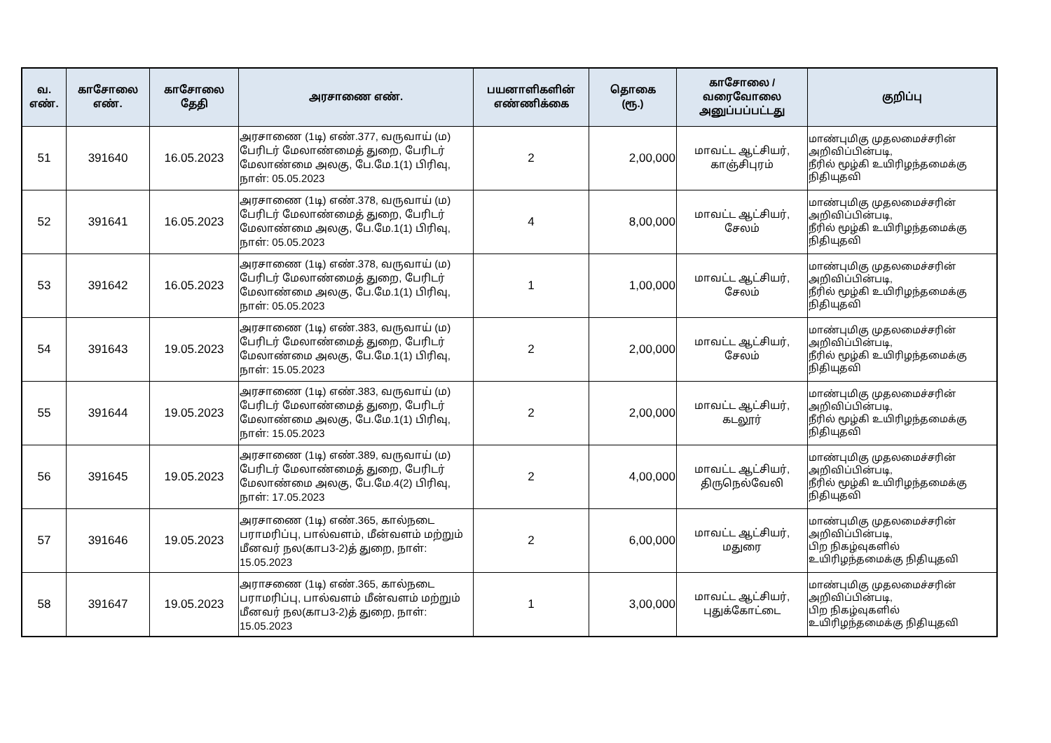| வ. எண். | காசோலை எண். | காசோலை தேதி | அரசாணை எண். | பயனாளிகளின் எண்ணிக்கை | தொகை (ரூ.) | காசோலை / வரைவோலை அனுப்பப்பட்டது | குறிப்பு |
| --- | --- | --- | --- | --- | --- | --- | --- |
| 51 | 391640 | 16.05.2023 | அரசாணை (1டி) எண்.377, வருவாய் (ம) பேரிடர் மேலாண்மைத் துறை, பேரிடர் மேலாண்மை அலகு, பே.மே.1(1) பிரிவு, நாள்: 05.05.2023 | 2 | 2,00,000 | மாவட்ட ஆட்சியர், காஞ்சிபுரம் | மாண்புமிகு முதலமைச்சரின் அறிவிப்பின்படி, நீரில் மூழ்கி உயிரிழந்தமைக்கு நிதியுதவி |
| 52 | 391641 | 16.05.2023 | அரசாணை (1டி) எண்.378, வருவாய் (ம) பேரிடர் மேலாண்மைத் துறை, பேரிடர் மேலாண்மை அலகு, பே.மே.1(1) பிரிவு, நாள்: 05.05.2023 | 4 | 8,00,000 | மாவட்ட ஆட்சியர், சேலம் | மாண்புமிகு முதலமைச்சரின் அறிவிப்பின்படி, நீரில் மூழ்கி உயிரிழந்தமைக்கு நிதியுதவி |
| 53 | 391642 | 16.05.2023 | அரசாணை (1டி) எண்.378, வருவாய் (ம) பேரிடர் மேலாண்மைத் துறை, பேரிடர் மேலாண்மை அலகு, பே.மே.1(1) பிரிவு, நாள்: 05.05.2023 | 1 | 1,00,000 | மாவட்ட ஆட்சியர், சேலம் | மாண்புமிகு முதலமைச்சரின் அறிவிப்பின்படி, நீரில் மூழ்கி உயிரிழந்தமைக்கு நிதியுதவி |
| 54 | 391643 | 19.05.2023 | அரசாணை (1டி) எண்.383, வருவாய் (ம) பேரிடர் மேலாண்மைத் துறை, பேரிடர் மேலாண்மை அலகு, பே.மே.1(1) பிரிவு, நாள்: 15.05.2023 | 2 | 2,00,000 | மாவட்ட ஆட்சியர், சேலம் | மாண்புமிகு முதலமைச்சரின் அறிவிப்பின்படி, நீரில் மூழ்கி உயிரிழந்தமைக்கு நிதியுதவி |
| 55 | 391644 | 19.05.2023 | அரசாணை (1டி) எண்.383, வருவாய் (ம) பேரிடர் மேலாண்மைத் துறை, பேரிடர் மேலாண்மை அலகு, பே.மே.1(1) பிரிவு, நாள்: 15.05.2023 | 2 | 2,00,000 | மாவட்ட ஆட்சியர், கடலூர் | மாண்புமிகு முதலமைச்சரின் அறிவிப்பின்படி, நீரில் மூழ்கி உயிரிழந்தமைக்கு நிதியுதவி |
| 56 | 391645 | 19.05.2023 | அரசாணை (1டி) எண்.389, வருவாய் (ம) பேரிடர் மேலாண்மைத் துறை, பேரிடர் மேலாண்மை அலகு, பே.மே.4(2) பிரிவு, நாள்: 17.05.2023 | 2 | 4,00,000 | மாவட்ட ஆட்சியர், திருநெல்வேலி | மாண்புமிகு முதலமைச்சரின் அறிவிப்பின்படி, நீரில் மூழ்கி உயிரிழந்தமைக்கு நிதியுதவி |
| 57 | 391646 | 19.05.2023 | அரசாணை (1டி) எண்.365, கால்நடை பராமரிப்பு, பால்வளம், மீன்வளம் மற்றும் மீனவர் நல(காப3-2)த் துறை, நாள்: 15.05.2023 | 2 | 6,00,000 | மாவட்ட ஆட்சியர், மதுரை | மாண்புமிகு முதலமைச்சரின் அறிவிப்பின்படி, பிற நிகழ்வுகளில் உயிரிழந்தமைக்கு நிதியுதவி |
| 58 | 391647 | 19.05.2023 | அராசணை (1டி) எண்.365, கால்நடை பராமரிப்பு, பால்வளம் மீன்வளம் மற்றும் மீனவர் நல(காப3-2)த் துறை, நாள்: 15.05.2023 | 1 | 3,00,000 | மாவட்ட ஆட்சியர், புதுக்கோட்டை | மாண்புமிகு முதலமைச்சரின் அறிவிப்பின்படி, பிற நிகழ்வுகளில் உயிரிழந்தமைக்கு நிதியுதவி |